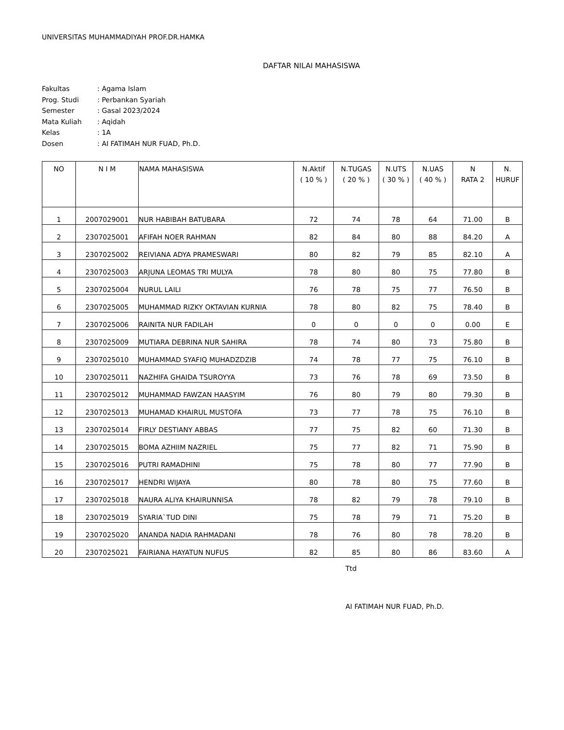UNIVERSITAS MUHAMMADIYAH PROF.DR.HAMKA
DAFTAR NILAI MAHASISWA
| Fakultas | : Agama Islam |
| Prog. Studi | : Perbankan Syariah |
| Semester | : Gasal 2023/2024 |
| Mata Kuliah | : Aqidah |
| Kelas | : 1A |
| Dosen | : AI FATIMAH NUR FUAD, Ph.D. |
| NO | N I M | NAMA MAHASISWA | N.Aktif ( 10 % ) | N.TUGAS ( 20 % ) | N.UTS ( 30 % ) | N.UAS ( 40 % ) | N RATA 2 | N. HURUF |
| --- | --- | --- | --- | --- | --- | --- | --- | --- |
| 1 | 2007029001 | NUR HABIBAH BATUBARA | 72 | 74 | 78 | 64 | 71.00 | B |
| 2 | 2307025001 | AFIFAH NOER RAHMAN | 82 | 84 | 80 | 88 | 84.20 | A |
| 3 | 2307025002 | REIVIANA ADYA PRAMESWARI | 80 | 82 | 79 | 85 | 82.10 | A |
| 4 | 2307025003 | ARJUNA LEOMAS TRI MULYA | 78 | 80 | 80 | 75 | 77.80 | B |
| 5 | 2307025004 | NURUL LAILI | 76 | 78 | 75 | 77 | 76.50 | B |
| 6 | 2307025005 | MUHAMMAD RIZKY OKTAVIAN KURNIA | 78 | 80 | 82 | 75 | 78.40 | B |
| 7 | 2307025006 | RAINITA NUR FADILAH | 0 | 0 | 0 | 0 | 0.00 | E |
| 8 | 2307025009 | MUTIARA DEBRINA NUR SAHIRA | 78 | 74 | 80 | 73 | 75.80 | B |
| 9 | 2307025010 | MUHAMMAD SYAFIQ MUHADZDZIB | 74 | 78 | 77 | 75 | 76.10 | B |
| 10 | 2307025011 | NAZHIFA GHAIDA TSUROYYA | 73 | 76 | 78 | 69 | 73.50 | B |
| 11 | 2307025012 | MUHAMMAD FAWZAN HAASYIM | 76 | 80 | 79 | 80 | 79.30 | B |
| 12 | 2307025013 | MUHAMAD KHAIRUL MUSTOFA | 73 | 77 | 78 | 75 | 76.10 | B |
| 13 | 2307025014 | FIRLY DESTIANY ABBAS | 77 | 75 | 82 | 60 | 71.30 | B |
| 14 | 2307025015 | BOMA AZHIIM NAZRIEL | 75 | 77 | 82 | 71 | 75.90 | B |
| 15 | 2307025016 | PUTRI RAMADHINI | 75 | 78 | 80 | 77 | 77.90 | B |
| 16 | 2307025017 | HENDRI WIJAYA | 80 | 78 | 80 | 75 | 77.60 | B |
| 17 | 2307025018 | NAURA ALIYA KHAIRUNNISA | 78 | 82 | 79 | 78 | 79.10 | B |
| 18 | 2307025019 | SYARIA`TUD DINI | 75 | 78 | 79 | 71 | 75.20 | B |
| 19 | 2307025020 | ANANDA NADIA RAHMADANI | 78 | 76 | 80 | 78 | 78.20 | B |
| 20 | 2307025021 | FAIRIANA HAYATUN NUFUS | 82 | 85 | 80 | 86 | 83.60 | A |
Ttd
AI FATIMAH NUR FUAD, Ph.D.